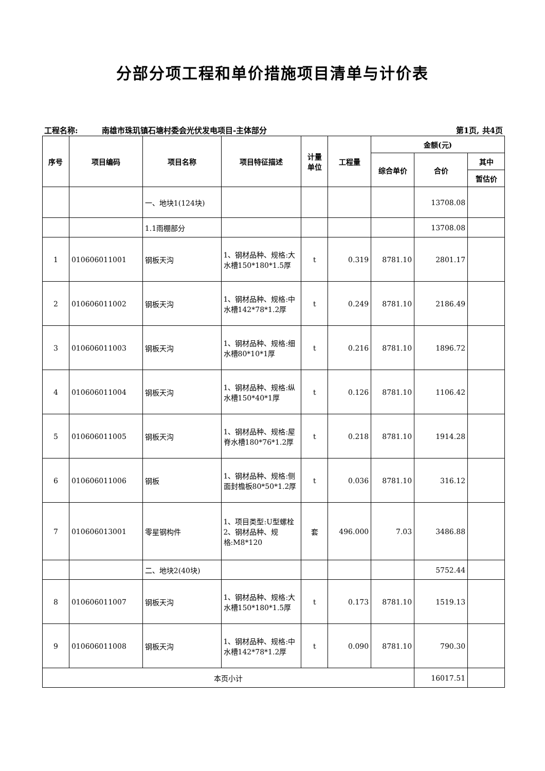分部分项工程和单价措施项目清单与计价表
工程名称: 南雄市珠玑镇石塘村委会光伏发电项目-主体部分 第1页, 共4页
| 序号 | 项目编码 | 项目名称 | 项目特征描述 | 计量 单位 | 工程量 | 金额(元) | | |
| --- | --- | --- | --- | --- | --- | --- | --- | --- |
| | | | | | | 综合单价 | 合价 | 其中 |
| | | | | | | | | 暂估价 |
| | | 一、地块1(124块) | | | | | 13708.08 | |
| | | 1.1雨棚部分 | | | | | 13708.08 | |
| 1 | 010606011001 | 钢板天沟 | 1、钢材品种、规格:大水槽150*180*1.5厚 | t | 0.319 | 8781.10 | 2801.17 | |
| 2 | 010606011002 | 钢板天沟 | 1、钢材品种、规格:中水槽142*78*1.2厚 | t | 0.249 | 8781.10 | 2186.49 | |
| 3 | 010606011003 | 钢板天沟 | 1、钢材品种、规格:细水槽80*10*1厚 | t | 0.216 | 8781.10 | 1896.72 | |
| 4 | 010606011004 | 钢板天沟 | 1、钢材品种、规格:纵水槽150*40*1厚 | t | 0.126 | 8781.10 | 1106.42 | |
| 5 | 010606011005 | 钢板天沟 | 1、钢材品种、规格:屋脊水槽180*76*1.2厚 | t | 0.218 | 8781.10 | 1914.28 | |
| 6 | 010606011006 | 钢板 | 1、钢材品种、规格:侧面封檐板80*50*1.2厚 | t | 0.036 | 8781.10 | 316.12 | |
| 7 | 010606013001 | 零星钢构件 | 1、项目类型:U型螺栓 2、钢材品种、规格:M8*120 | 套 | 496.000 | 7.03 | 3486.88 | |
| | | 二、地块2(40块) | | | | | 5752.44 | |
| 8 | 010606011007 | 钢板天沟 | 1、钢材品种、规格:大水槽150*180*1.5厚 | t | 0.173 | 8781.10 | 1519.13 | |
| 9 | 010606011008 | 钢板天沟 | 1、钢材品种、规格:中水槽142*78*1.2厚 | t | 0.090 | 8781.10 | 790.30 | |
| 本页小计 | | | | | | | 16017.51 | |